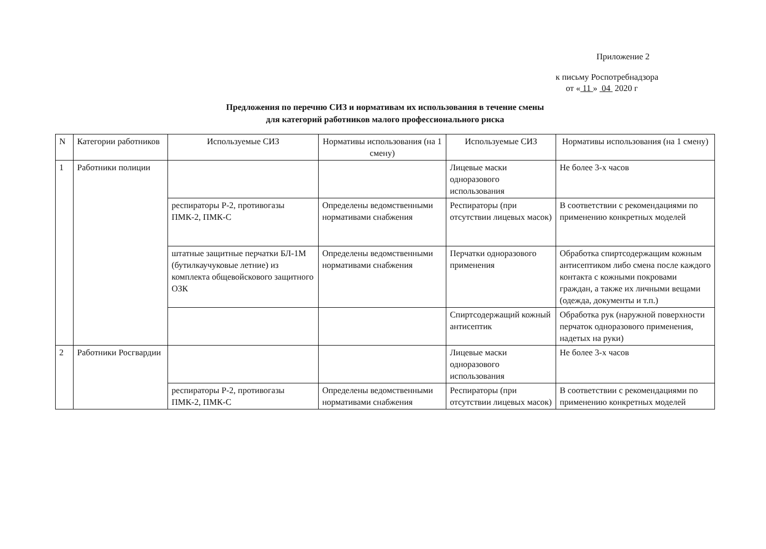Приложение 2
к письму Роспотребнадзора
от « 11 » 04 2020 г
Предложения по перечню СИЗ и нормативам их использования в течение смены
для категорий работников малого профессионального риска
| N | Категории работников | Используемые СИЗ | Нормативы использования (на 1 смену) | Используемые СИЗ | Нормативы использования (на 1 смену) |
| --- | --- | --- | --- | --- | --- |
| 1 | Работники полиции | | | Лицевые маски одноразового использования | Не более 3-х часов |
| | | респираторы Р-2, противогазы ПМК-2, ПМК-С | Определены ведомственными нормативами снабжения | Респираторы (при отсутствии лицевых масок) | В соответствии с рекомендациями по применению конкретных моделей |
| | | штатные защитные перчатки БЛ-1М (бутилкаучуковые летние) из комплекта общевойскового защитного ОЗК | Определены ведомственными нормативами снабжения | Перчатки одноразового применения | Обработка спиртсодержащим кожным антисептиком либо смена после каждого контакта с кожными покровами граждан, а также их личными вещами (одежда, документы и т.п.) |
| | | | | Спиртсодержащий кожный антисептик | Обработка рук (наружной поверхности перчаток одноразового применения, надетых на руки) |
| 2 | Работники Росгвардии | | | Лицевые маски одноразового использования | Не более 3-х часов |
| | | респираторы Р-2, противогазы ПМК-2, ПМК-С | Определены ведомственными нормативами снабжения | Респираторы (при отсутствии лицевых масок) | В соответствии с рекомендациями по применению конкретных моделей |